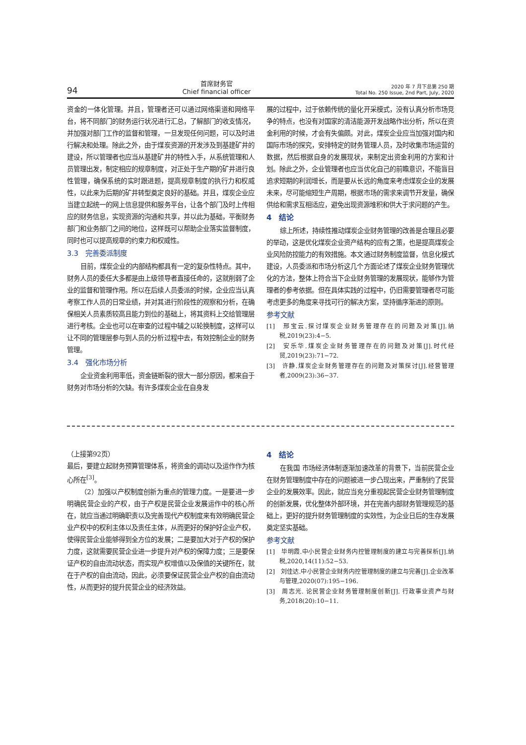94
首席财务官
Chief financial officer
2020 年 7 月下总第 250 期
Total No. 250 Issue, 2nd Part, July, 2020
资金的一体化管理。并且，管理者还可以通过网络渠道和网络平台，将不同部门的财务运行状况进行汇总，了解部门的收支情况，并加强对部门工作的监督和管理，一旦发现任何问题，可以及时进行解决和处理。除此之外，由于煤炭资源的开发涉及到基建矿井的建设，所以管理者也应当从基建矿井的特性入手，从系统管理和人员管理出发，制定相应的规章制度，对正处于生产期的矿井进行良性管理，确保系统的实时跟进题，提高规章制度的执行力和权威性，以此来为后期的矿井转型奠定良好的基础。并且，煤炭企业应当建立起统一的网上信息提供和服务平台，让各个部门及时上传相应的财务信息，实现资源的沟通和共享，并以此为基础，平衡财务部门和业务部门之间的地位，这样既可以帮助企业落实监督制度，同时也可以提高规章的约束力和权威性。
3.3　完善委派制度
目前，煤炭企业的内部结构都具有一定的复杂性特点。其中，财务人员的委任大多都是由上级领导者直接任命的，这就削弱了企业的监督和管理作用。所以在后续人员委派的时候，企业应当认真考察工作人员的日常业绩，并对其进行阶段性的观察和分析，在确保相关人员素质较高且能力到位的基础上，将其资料上交给管理层进行考核。企业也可以在审查的过程中辅之以轮换制度，这样可以让不同的管理层参与到人员的分析过程中去，有效控制企业的财务管理。
3.4　强化市场分析
企业资金利用率低，资金链断裂的很大一部分原因，都来自于财务对市场分析的欠缺。有许多煤炭企业在自身发
展的过程中，过于依赖传统的量化开采模式，没有认真分析市场竞争的特点，也没有对国家的清洁能源开发战略作出分析，所以在资金利用的时候，才会有失偏颇。对此，煤炭企业应当加强对国内和国际市场的探究，安排特定的财务管理人员，及时收集市场运营的数据，然后根据自身的发展现状，来制定出资金利用的方案和计划。除此之外，企业管理者也应当优化自己的前瞻意识，不能盲目追求短期的利润增长，而是要从长远的角度来考虑煤炭企业的发展未来，尽可能缩短生产周期，根据市场的需求来调节开发量，确保供给和需求互相适应，避免出现资源堆积和供大于求问题的产生。
4　结论
综上所述，持续性推动煤炭企业财务管理的改善是合理且必要的举动，这是优化煤炭企业资产结构的应有之策，也是提高煤炭企业风险防控能力的有效措施。本文通过财务制度监督，信息化模式建设，人员委派和市场分析这几个方面论述了煤炭企业财务管理优化的方法，整体上符合当下企业财务管理的发展现状，能够作为管理者的参考依据。但在具体实践的过程中，仍旧需要管理者尽可能考虑更多的角度来寻找可行的解决方案，坚持循序渐进的原则。
参考文献
[1]　邢宝云.探讨煤炭企业财务管理存在的问题及对策[J].纳税,2019(23):4−5.
[2]　安乐华.煤炭企业财务管理存在的问题及对策[J].时代经贸,2019(23):71−72.
[3]　许静.煤炭企业财务管理存在的问题及对策探讨[J].经营管理者,2009(23):36−37.
（上接第92页）
最后，要建立起财务预算管理体系，将资金的调动以及运作作为核心所在<sup>[3]</sup>。
（2）加强以产权制度创新为重点的管理力度。一是要进一步明确民营企业的产权，由于产权是民营企业发展运作中的核心所在，就应当通过明确职责以及完善现代产权制度来有效明确民营企业产权中的权利主体以及责任主体，从而更好的保护好企业产权，使得民营企业能够得到全方位的发展；二是要加大对于产权的保护力度，这就需要民营企业进一步提升对产权的保障力度；三是要保证产权的自由流动状态，而实现产权增值以及保值的关键所在，就在于产权的自由流动，因此，必须要保证民营企业产权的自由流动性，从而更好的提升民营企业的经济效益。
4　结论
在我国 市场经济体制逐渐加速改革的背景下，当前民营企业在财务管理制度中存在的问题被进一步凸现出来，严重制约了民营企业的发展效率。因此，就应当充分重视起民营企业财务管理制度的创新发展，优化整体外部环境，并在完善内部财务管理规范的基础上，更好的提升财务管理制度的实效性，为企业日后的生存发展奠定坚实基础。
参考文献
[1]　毕明霞.中小民营企业财务内控管理制度的建立与完善探析[J].纳税,2020,14(11):52−53.
[2]　刘佳达.中小民营企业财务内控管理制度的建立与完善[J].企业改革与管理,2020(07):195−196.
[3]　周志光. 论民营企业财务管理制度创新[J]. 行政事业资产与财务,2018(20):10−11.